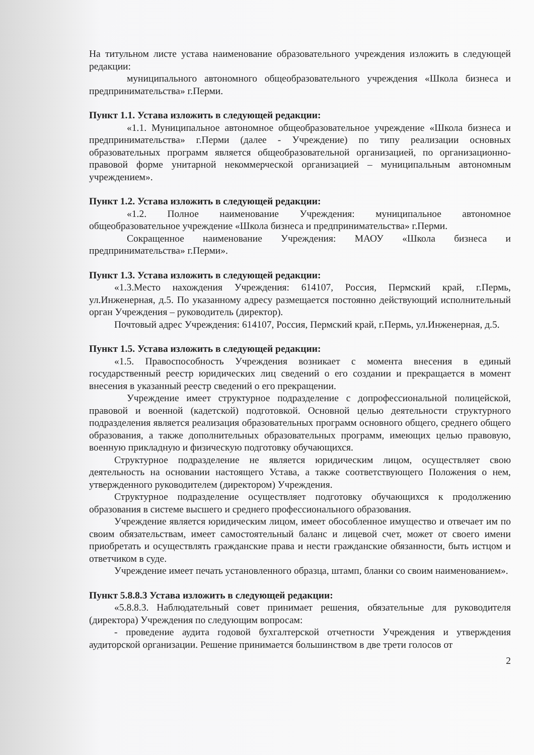На титульном листе устава наименование образовательного учреждения изложить в следующей редакции:
муниципального автономного общеобразовательного учреждения «Школа бизнеса и предпринимательства» г.Перми.
Пункт 1.1. Устава изложить в следующей редакции:
«1.1. Муниципальное автономное общеобразовательное учреждение «Школа бизнеса и предпринимательства» г.Перми (далее - Учреждение) по типу реализации основных образовательных программ является общеобразовательной организацией, по организационно-правовой форме унитарной некоммерческой организацией – муниципальным автономным учреждением».
Пункт 1.2. Устава изложить в следующей редакции:
«1.2. Полное наименование Учреждения: муниципальное автономное общеобразовательное учреждение «Школа бизнеса и предпринимательства» г.Перми.
Сокращенное наименование Учреждения: МАОУ «Школа бизнеса и предпринимательства» г.Перми».
Пункт 1.3. Устава изложить в следующей редакции:
«1.3.Место нахождения Учреждения: 614107, Россия, Пермский край, г.Пермь, ул.Инженерная, д.5. По указанному адресу размещается постоянно действующий исполнительный орган Учреждения – руководитель (директор).
Почтовый адрес Учреждения: 614107, Россия, Пермский край, г.Пермь, ул.Инженерная, д.5.
Пункт 1.5. Устава изложить в следующей редакции:
«1.5. Правоспособность Учреждения возникает с момента внесения в единый государственный реестр юридических лиц сведений о его создании и прекращается в момент внесения в указанный реестр сведений о его прекращении.
Учреждение имеет структурное подразделение с допрофессиональной полицейской, правовой и военной (кадетской) подготовкой. Основной целью деятельности структурного подразделения является реализация образовательных программ основного общего, среднего общего образования, а также дополнительных образовательных программ, имеющих целью правовую, военную прикладную и физическую подготовку обучающихся.
Структурное подразделение не является юридическим лицом, осуществляет свою деятельность на основании настоящего Устава, а также соответствующего Положения о нем, утвержденного руководителем (директором) Учреждения.
Структурное подразделение осуществляет подготовку обучающихся к продолжению образования в системе высшего и среднего профессионального образования.
Учреждение является юридическим лицом, имеет обособленное имущество и отвечает им по своим обязательствам, имеет самостоятельный баланс и лицевой счет, может от своего имени приобретать и осуществлять гражданские права и нести гражданские обязанности, быть истцом и ответчиком в суде.
Учреждение имеет печать установленного образца, штамп, бланки со своим наименованием».
Пункт 5.8.8.3 Устава изложить в следующей редакции:
«5.8.8.3. Наблюдательный совет принимает решения, обязательные для руководителя (директора) Учреждения по следующим вопросам:
- проведение аудита годовой бухгалтерской отчетности Учреждения и утверждения аудиторской организации. Решение принимается большинством в две трети голосов от
2